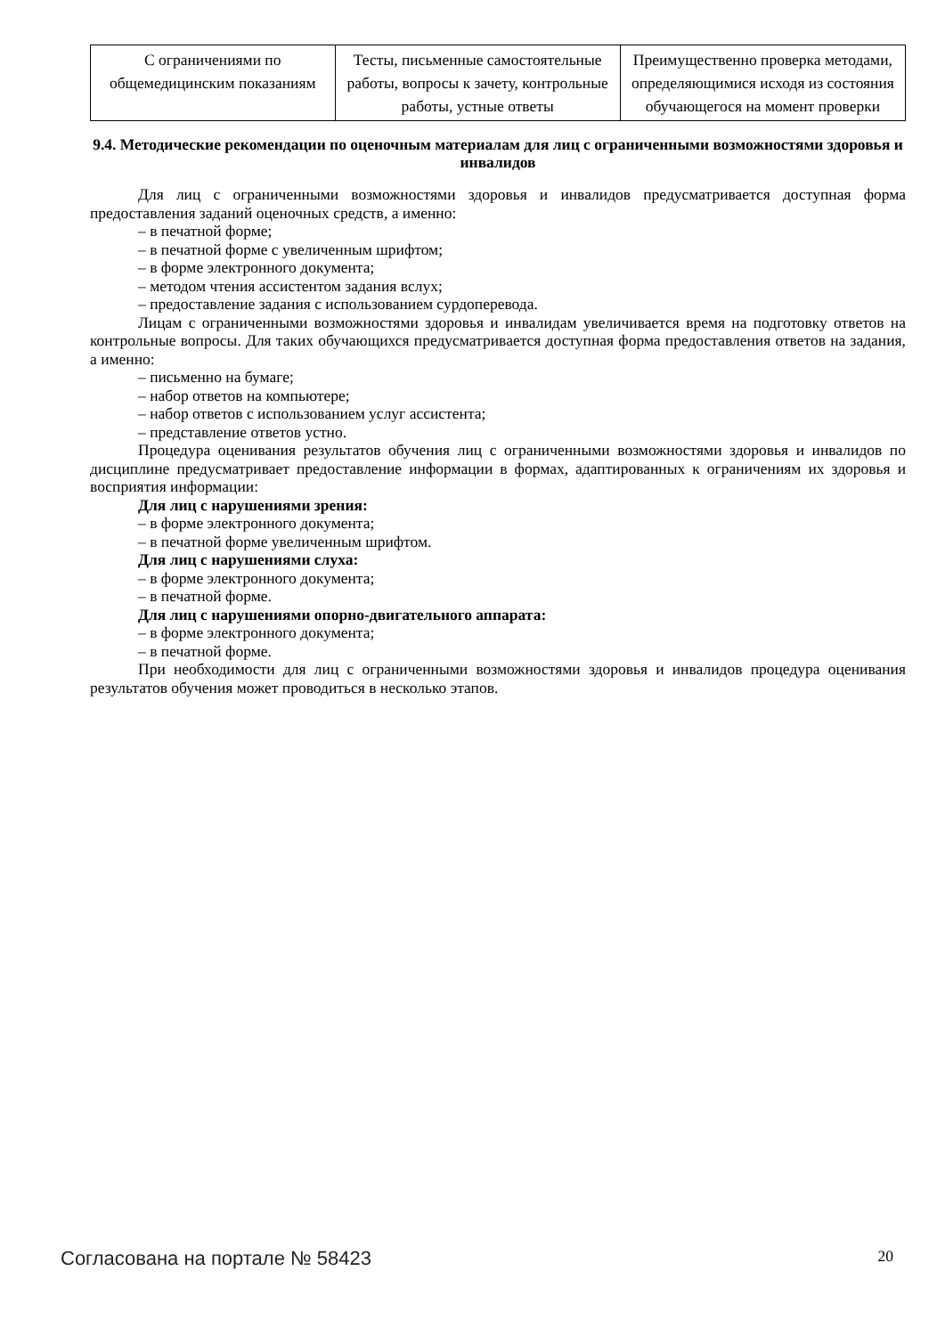| С ограничениями по общемедицинским показаниям | Тесты, письменные самостоятельные работы, вопросы к зачету, контрольные работы, устные ответы | Преимущественно проверка методами, определяющимися исходя из состояния обучающегося на момент проверки |
9.4. Методические рекомендации по оценочным материалам для лиц с ограниченными возможностями здоровья и инвалидов
Для лиц с ограниченными возможностями здоровья и инвалидов предусматривается доступная форма предоставления заданий оценочных средств, а именно:
– в печатной форме;
– в печатной форме с увеличенным шрифтом;
– в форме электронного документа;
– методом чтения ассистентом задания вслух;
– предоставление задания с использованием сурдоперевода.
Лицам с ограниченными возможностями здоровья и инвалидам увеличивается время на подготовку ответов на контрольные вопросы. Для таких обучающихся предусматривается доступная форма предоставления ответов на задания, а именно:
– письменно на бумаге;
– набор ответов на компьютере;
– набор ответов с использованием услуг ассистента;
– представление ответов устно.
Процедура оценивания результатов обучения лиц с ограниченными возможностями здоровья и инвалидов по дисциплине предусматривает предоставление информации в формах, адаптированных к ограничениям их здоровья и восприятия информации:
Для лиц с нарушениями зрения:
– в форме электронного документа;
– в печатной форме увеличенным шрифтом.
Для лиц с нарушениями слуха:
– в форме электронного документа;
– в печатной форме.
Для лиц с нарушениями опорно-двигательного аппарата:
– в форме электронного документа;
– в печатной форме.
При необходимости для лиц с ограниченными возможностями здоровья и инвалидов процедура оценивания результатов обучения может проводиться в несколько этапов.
Согласована на портале № 58423 20